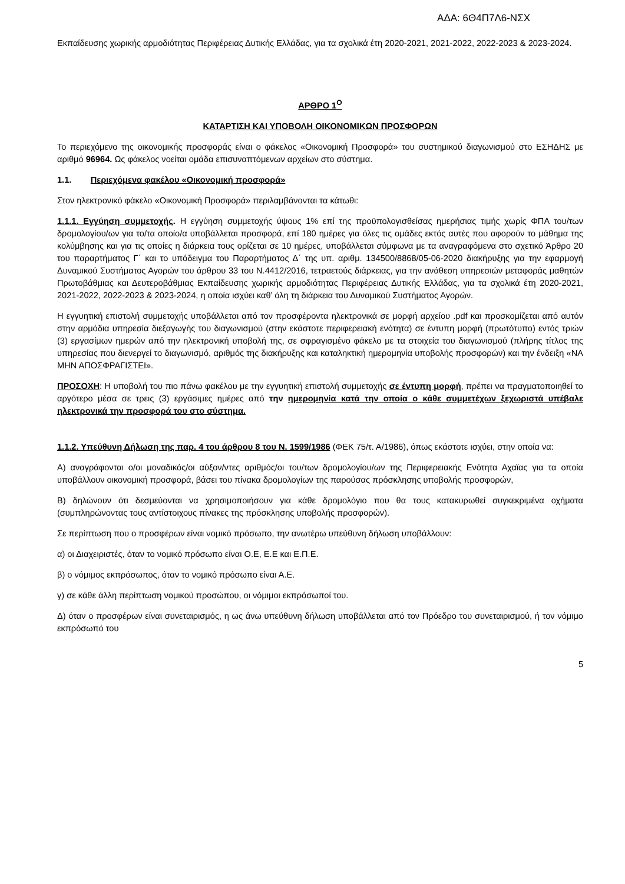ΑΔΑ: 6Θ4Π7Λ6-ΝΣΧ
Εκπαίδευσης χωρικής αρμοδιότητας Περιφέρειας Δυτικής Ελλάδας, για τα σχολικά έτη 2020-2021, 2021-2022, 2022-2023 & 2023-2024.
ΑΡΘΡΟ 1<sup>Ο</sup>
ΚΑΤΑΡΤΙΣΗ ΚΑΙ ΥΠΟΒΟΛΗ ΟΙΚΟΝΟΜΙΚΩΝ ΠΡΟΣΦΟΡΩΝ
Το περιεχόμενο της οικονομικής προσφοράς είναι ο φάκελος «Οικονομική Προσφορά» του συστημικού διαγωνισμού στο ΕΣΗΔΗΣ με αριθμό 96964. Ως φάκελος νοείται ομάδα επισυναπτόμενων αρχείων στο σύστημα.
1.1. Περιεχόμενα φακέλου «Οικονομική προσφορά»
Στον ηλεκτρονικό φάκελο «Οικονομική Προσφορά» περιλαμβάνονται τα κάτωθι:
1.1.1. Εγγύηση συμμετοχής. Η εγγύηση συμμετοχής ύψους 1% επί της προϋπολογισθείσας ημερήσιας τιμής χωρίς ΦΠΑ του/των δρομολογίου/ων για το/τα οποίο/α υποβάλλεται προσφορά, επί 180 ημέρες για όλες τις ομάδες εκτός αυτές που αφορούν το μάθημα της κολύμβησης και για τις οποίες η διάρκεια τους ορίζεται σε 10 ημέρες, υποβάλλεται σύμφωνα με τα αναγραφόμενα στο σχετικό Άρθρο 20 του παραρτήματος Γ΄ και το υπόδειγμα του Παραρτήματος Δ΄ της υπ. αριθμ. 134500/8868/05-06-2020 διακήρυξης για την εφαρμογή Δυναμικού Συστήματος Αγορών του άρθρου 33 του Ν.4412/2016, τετραετούς διάρκειας, για την ανάθεση υπηρεσιών μεταφοράς μαθητών Πρωτοβάθμιας και Δευτεροβάθμιας Εκπαίδευσης χωρικής αρμοδιότητας Περιφέρειας Δυτικής Ελλάδας, για τα σχολικά έτη 2020-2021, 2021-2022, 2022-2023 & 2023-2024, η οποία ισχύει καθ’ όλη τη διάρκεια του Δυναμικού Συστήματος Αγορών.
Η εγγυητική επιστολή συμμετοχής υποβάλλεται από τον προσφέροντα ηλεκτρονικά σε μορφή αρχείου .pdf και προσκομίζεται από αυτόν στην αρμόδια υπηρεσία διεξαγωγής του διαγωνισμού (στην εκάστοτε περιφερειακή ενότητα) σε έντυπη μορφή (πρωτότυπο) εντός τριών (3) εργασίμων ημερών από την ηλεκτρονική υποβολή της, σε σφραγισμένο φάκελο με τα στοιχεία του διαγωνισμού (πλήρης τίτλος της υπηρεσίας που διενεργεί το διαγωνισμό, αριθμός της διακήρυξης και καταληκτική ημερομηνία υποβολής προσφορών) και την ένδειξη «ΝΑ ΜΗΝ ΑΠΟΣΦΡΑΓΙΣΤΕΙ».
ΠΡΟΣΟΧΗ: Η υποβολή του πιο πάνω φακέλου με την εγγυητική επιστολή συμμετοχής σε έντυπη μορφή, πρέπει να πραγματοποιηθεί το αργότερο μέσα σε τρεις (3) εργάσιμες ημέρες από την ημερομηνία κατά την οποία ο κάθε συμμετέχων ξεχωριστά υπέβαλε ηλεκτρονικά την προσφορά του στο σύστημα.
1.1.2. Υπεύθυνη Δήλωση της παρ. 4 του άρθρου 8 του Ν. 1599/1986 (ΦΕΚ 75/τ. Α/1986), όπως εκάστοτε ισχύει, στην οποία να:
Α) αναγράφονται ο/οι μοναδικός/οι αύξον/ντες αριθμός/οι του/των δρομολογίου/ων της Περιφερειακής Ενότητα Αχαϊας για τα οποία υποβάλλουν οικονομική προσφορά, βάσει του πίνακα δρομολογίων της παρούσας πρόσκλησης υποβολής προσφορών,
Β) δηλώνουν ότι δεσμεύονται να χρησιμοποιήσουν για κάθε δρομολόγιο που θα τους κατακυρωθεί συγκεκριμένα οχήματα (συμπληρώνοντας τους αντίστοιχους πίνακες της πρόσκλησης υποβολής προσφορών).
Σε περίπτωση που ο προσφέρων είναι νομικό πρόσωπο, την ανωτέρω υπεύθυνη δήλωση υποβάλλουν:
α) οι Διαχειριστές, όταν το νομικό πρόσωπο είναι Ο.Ε, Ε.Ε και Ε.Π.Ε.
β) ο νόμιμος εκπρόσωπος, όταν το νομικό πρόσωπο είναι Α.Ε.
γ) σε κάθε άλλη περίπτωση νομικού προσώπου, οι νόμιμοι εκπρόσωποί του.
Δ) όταν ο προσφέρων είναι συνεταιρισμός, η ως άνω υπεύθυνη δήλωση υποβάλλεται από τον Πρόεδρο του συνεταιρισμού, ή τον νόμιμο εκπρόσωπό του
5